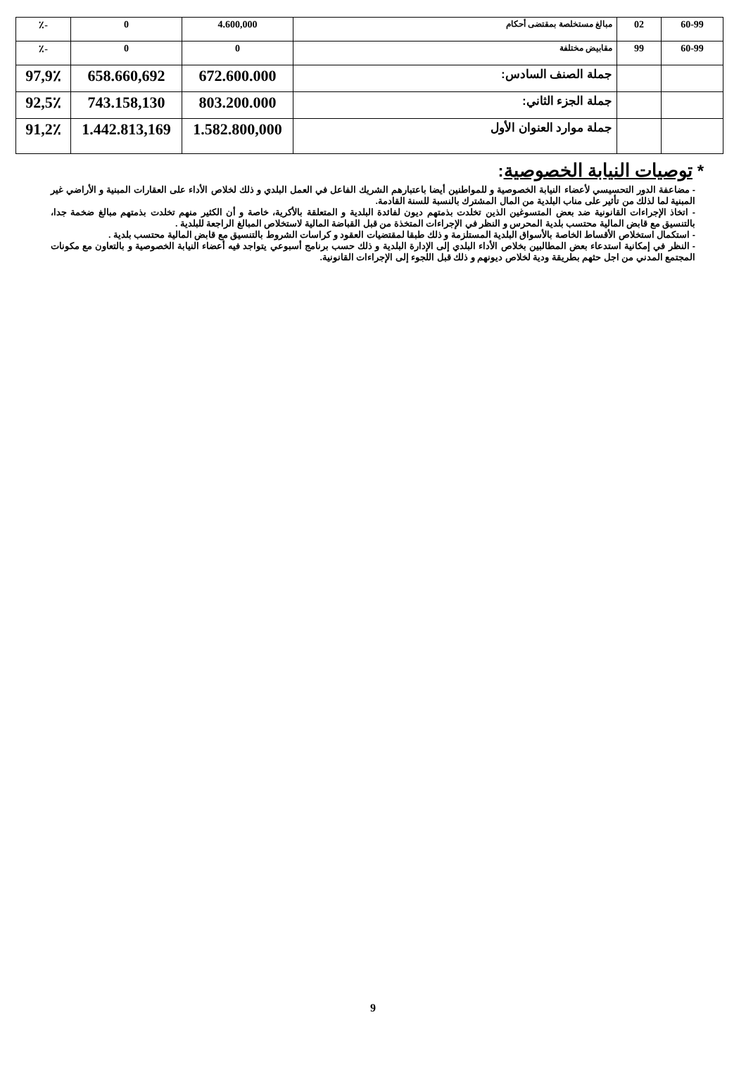| 60-99 | 02 | مبالغ مستخلصة بمقتضى أحكام | 4.600,000 | 0 | -٪ |
| 60-99 | 99 | مقابيض مختلفة | 0 | 0 | -٪ |
| | | جملة الصنف السادس: | 672.600.000 | 658.660,692 | 97,9٪ |
| | | جملة الجزء الثاني: | 803.200.000 | 743.158,130 | 92,5٪ |
| | | جملة موارد العنوان الأول | 1.582.800,000 | 1.442.813,169 | 91,2٪ |
* توصيات النيابة الخصوصية:
- مضاعفة الدور التحسيسي لأعضاء النيابة الخصوصية و للمواطنين أيضا باعتبارهم الشريك الفاعل في العمل البلدي و ذلك لخلاص الأداء على العقارات المبنية و الأراضي غير المبنية لما لذلك من تأثير على مناب البلدية من المال المشترك بالنسبة للسنة القادمة.
- اتخاذ الإجراءات القانونية ضد بعض المتسوغين الذين تخلدت بذمتهم ديون لفائدة البلدية و المتعلقة بالأكرية، خاصة و أن الكثير منهم تخلدت بذمتهم مبالغ ضخمة جدا، بالتنسيق مع قابض المالية محتسب بلدية المحرس و النظر في الإجراءات المتخذة من قبل القباضة المالية لاستخلاص المبالغ الراجعة للبلدية .
- استكمال استخلاص الأقساط الخاصة بالأسواق البلدية المستلزمة و ذلك طبقا لمقتضيات العقود و كراسات الشروط بالتنسيق مع قابض المالية محتسب بلدية .
- النظر في إمكانية استدعاء بعض المطالبين بخلاص الأداء البلدي إلى الإدارة البلدية و ذلك حسب برنامج أسبوعي يتواجد فيه أعضاء النيابة الخصوصية و بالتعاون مع مكونات المجتمع المدني من اجل حثهم بطريقة ودية لخلاص ديونهم و ذلك قبل اللجوء إلى الإجراءات القانونية.
9